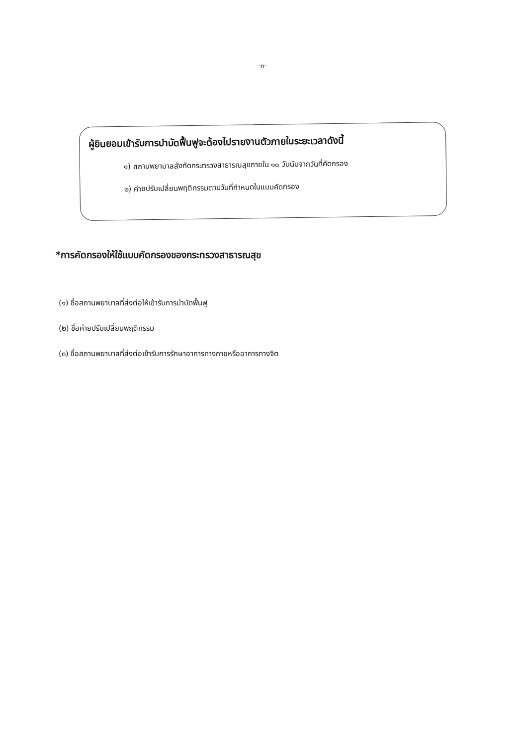-๓-
ผู้ยินยอมเข้ารับการบำบัดฟื้นฟูจะต้องไปรายงานตัวภายในระยะเวลาดังนี้
๑) สถานพยาบาลสังกัดกระทรวงสาธารณสุขภายใน ๑๐ วันนับจากวันที่คัดกรอง
๒) ค่ายปรับเปลี่ยนพฤติกรรมตามวันที่กำหนดในแบบคัดกรอง
*การคัดกรองให้ใช้แบบคัดกรองของกระทรวงสาธารณสุข
(๑) ชื่อสถานพยาบาลที่ส่งต่อให้เข้ารับการบำบัดฟื้นฟู
(๒) ชื่อค่ายปรับเปลี่ยนพฤติกรรม
(๓) ชื่อสถานพยาบาลที่ส่งต่อเข้ารับการรักษาอาการทางกายหรืออาการทางจิต